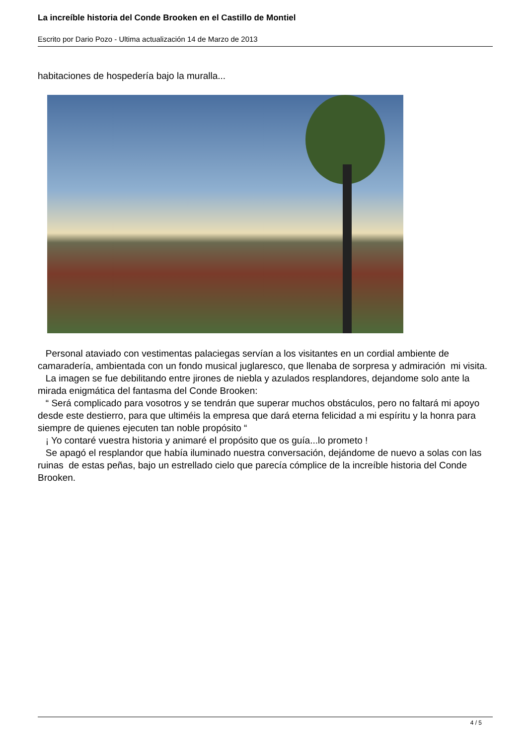La increíble historia del Conde Brooken en el Castillo de Montiel
Escrito por Dario Pozo - Ultima actualización 14 de Marzo de 2013
habitaciones de hospedería bajo la muralla...
Personal ataviado con vestimentas palaciegas servían a los visitantes en un cordial ambiente de camaradería, ambientada con un fondo musical juglaresco, que llenaba de sorpresa y admiración mi visita.
La imagen se fue debilitando entre jirones de niebla y azulados resplandores, dejandome solo ante la mirada enigmática del fantasma del Conde Brooken:
“ Será complicado para vosotros y se tendrán que superar muchos obstáculos, pero no faltará mi apoyo desde este destierro, para que ultiméis la empresa que dará eterna felicidad a mi espíritu y la honra para siempre de quienes ejecuten tan noble propósito “
¡ Yo contaré vuestra historia y animaré el propósito que os guía...lo prometo !
Se apagó el resplandor que había iluminado nuestra conversación, dejándome de nuevo a solas con las ruinas de estas peñas, bajo un estrellado cielo que parecía cómplice de la increíble historia del Conde Brooken.
4 / 5